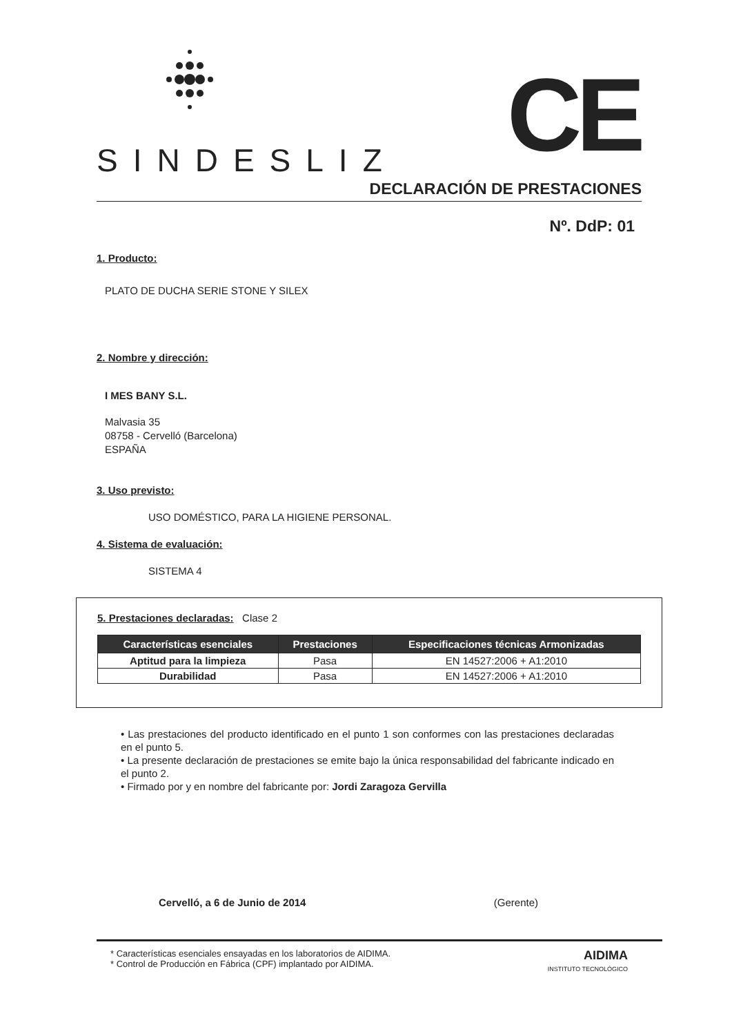SINDESLIZ CE
DECLARACIÓN DE PRESTACIONES
Nº. DdP: 01
1. Producto:
PLATO DE DUCHA SERIE STONE Y SILEX
2. Nombre y dirección:
I MES BANY S.L.
Malvasia 35
08758 - Cervelló (Barcelona)
ESPAÑA
3. Uso previsto:
USO DOMÉSTICO, PARA LA HIGIENE PERSONAL.
4. Sistema de evaluación:
SISTEMA 4
5. Prestaciones declaradas: Clase 2
| Características esenciales | Prestaciones | Especificaciones técnicas Armonizadas |
| --- | --- | --- |
| Aptitud para la limpieza | Pasa | EN 14527:2006 + A1:2010 |
| Durabilidad | Pasa | EN 14527:2006 + A1:2010 |
• Las prestaciones del producto identificado en el punto 1 son conformes con las prestaciones declaradas en el punto 5.
• La presente declaración de prestaciones se emite bajo la única responsabilidad del fabricante indicado en el punto 2.
• Firmado por y en nombre del fabricante por: Jordi Zaragoza Gervilla
Cervelló, a 6 de Junio de 2014 (Gerente)
* Características esenciales ensayadas en los laboratorios de AIDIMA.
* Control de Producción en Fábrica (CPF) implantado por AIDIMA.
AIDIMA
INSTITUTO TECNOLÓGICO